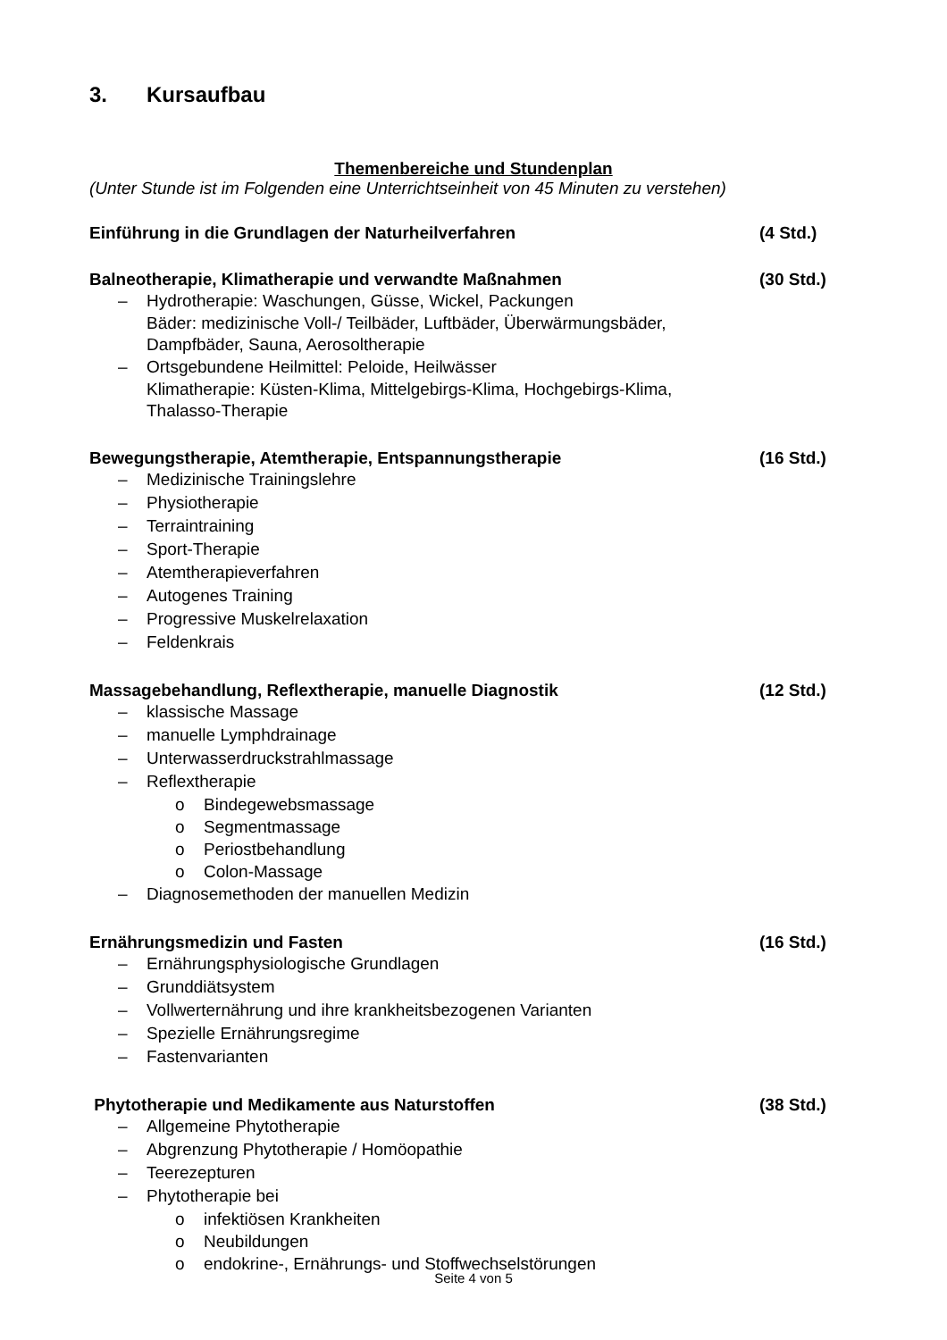3. Kursaufbau
Themenbereiche und Stundenplan
(Unter Stunde ist im Folgenden eine Unterrichtseinheit von 45 Minuten zu verstehen)
Einführung in die Grundlagen der Naturheilverfahren (4 Std.)
Balneotherapie, Klimatherapie und verwandte Maßnahmen (30 Std.)
– Hydrotherapie: Waschungen, Güsse, Wickel, Packungen
Bäder: medizinische Voll-/ Teilbäder, Luftbäder, Überwärmungsbäder,
Dampfbäder, Sauna, Aerosoltherapie
– Ortsgebundene Heilmittel: Peloide, Heilwässer
Klimatherapie: Küsten-Klima, Mittelgebirgs-Klima, Hochgebirgs-Klima,
Thalasso-Therapie
Bewegungstherapie, Atemtherapie, Entspannungstherapie (16 Std.)
– Medizinische Trainingslehre
– Physiotherapie
– Terraintraining
– Sport-Therapie
– Atemtherapieverfahren
– Autogenes Training
– Progressive Muskelrelaxation
– Feldenkrais
Massagebehandlung, Reflextherapie, manuelle Diagnostik (12 Std.)
– klassische Massage
– manuelle Lymphdrainage
– Unterwasserdruckstrahlmassage
– Reflextherapie
o Bindegewebsmassage
o Segmentmassage
o Periostbehandlung
o Colon-Massage
– Diagnosemethoden der manuellen Medizin
Ernährungsmedizin und Fasten (16 Std.)
– Ernährungsphysiologische Grundlagen
– Grunddiätsystem
– Vollwerternährung und ihre krankheitsbezogenen Varianten
– Spezielle Ernährungsregime
– Fastenvarianten
Phytotherapie und Medikamente aus Naturstoffen (38 Std.)
– Allgemeine Phytotherapie
– Abgrenzung Phytotherapie / Homöopathie
– Teerezepturen
– Phytotherapie bei
o infektiösen Krankheiten
o Neubildungen
o endokrine-, Ernährungs- und Stoffwechselstörungen
Seite 4 von 5